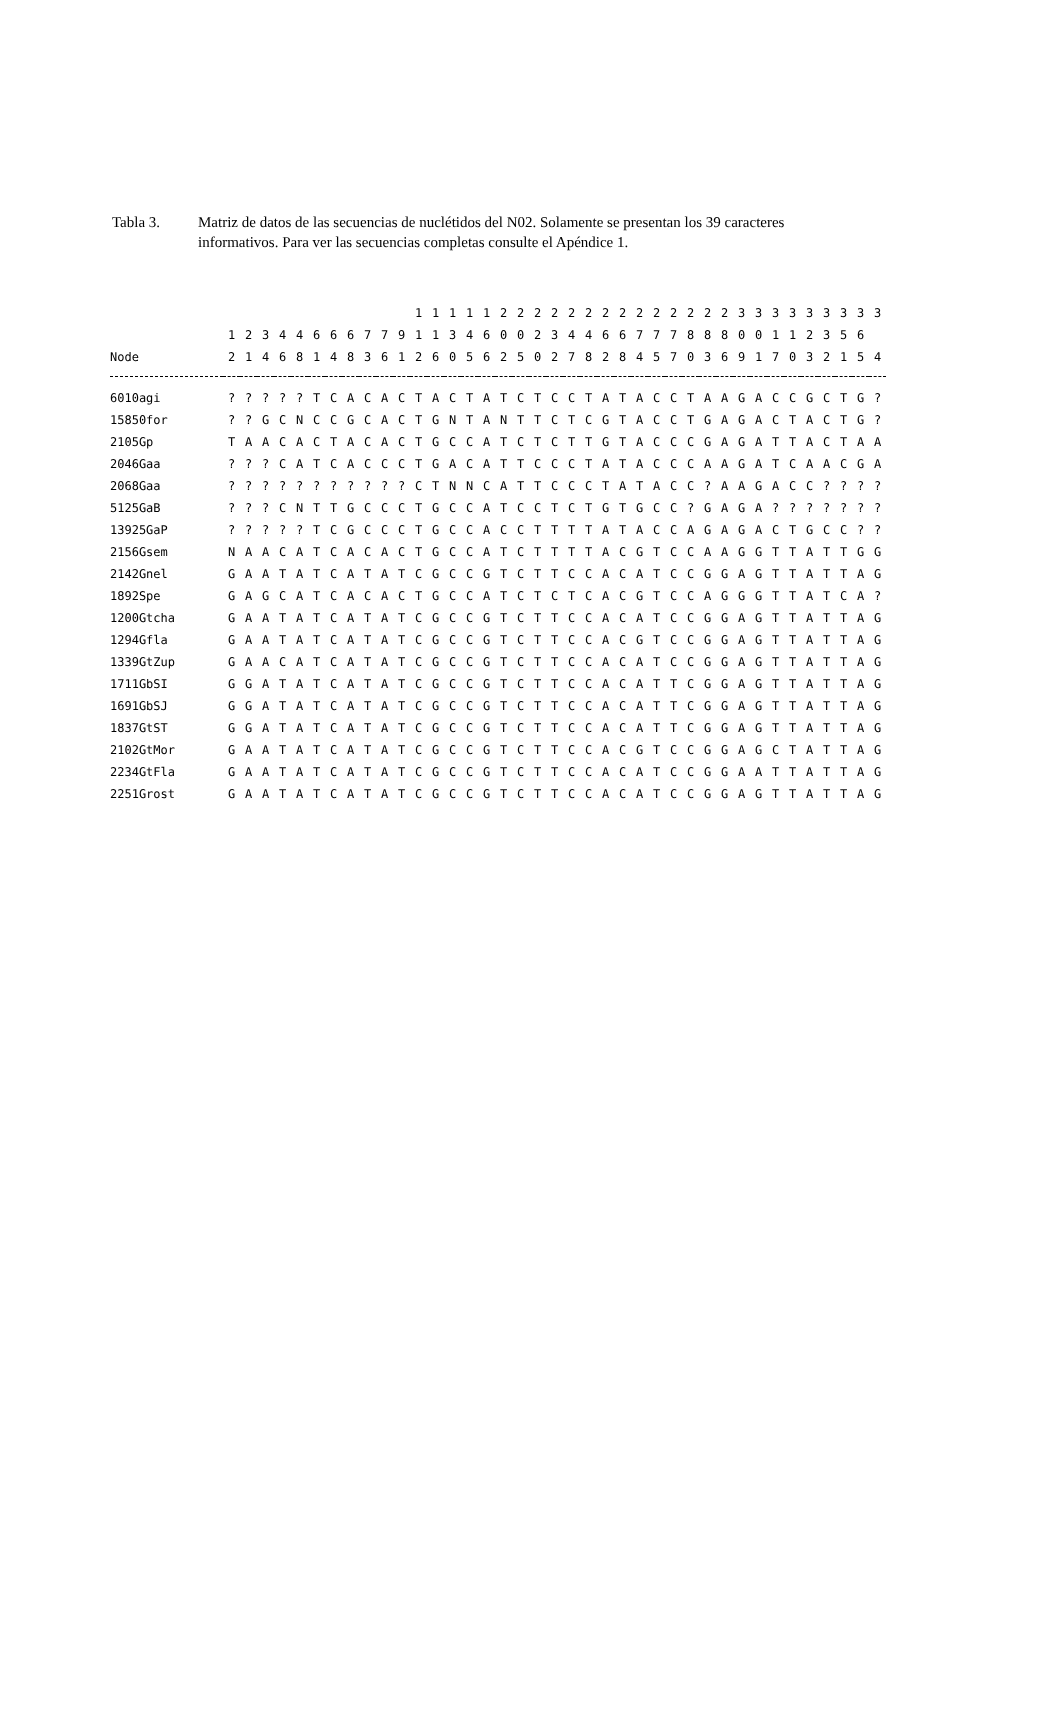Tabla 3. Matriz de datos de las secuencias de nuclétidos del N02. Solamente se presentan los 39 caracteres informativos. Para ver las secuencias completas consulte el Apéndice 1.
| | | | | | | | | | | | | 1 | 1 | 1 | 1 | 1 | 2 | 2 | 2 | 2 | 2 | 2 | 2 | 2 | 2 | 2 | 2 | 2 | 2 | 2 | 3 | 3 | 3 | 3 | 3 | 3 | 3 | 3 | 3 |
| --- | --- | --- | --- | --- | --- | --- | --- | --- | --- | --- | --- | --- | --- | --- | --- | --- | --- | --- | --- | --- | --- | --- | --- | --- | --- | --- | --- | --- | --- | --- | --- | --- | --- | --- | --- | --- | --- | --- | --- |
| | 1 | 2 | 3 | 4 | 4 | 6 | 6 | 6 | 7 | 7 | 9 | 1 | 1 | 3 | 4 | 6 | 0 | 0 | 2 | 3 | 4 | 4 | 6 | 6 | 7 | 7 | 7 | 8 | 8 | 8 | 0 | 0 | 1 | 1 | 2 | 3 | 5 | 6 | |
| Node | 2 | 1 | 4 | 6 | 8 | 1 | 4 | 8 | 3 | 6 | 1 | 2 | 6 | 0 | 5 | 6 | 2 | 5 | 0 | 2 | 7 | 8 | 2 | 8 | 4 | 5 | 7 | 0 | 3 | 6 | 9 | 1 | 7 | 0 | 3 | 2 | 1 | 5 | 4 |
| 6010agi | ? | ? | ? | ? | ? | T | C | A | C | A | C | T | A | C | T | A | T | C | T | C | C | T | A | T | A | C | C | T | A | A | G | A | C | C | G | C | T | G | ? |
| 15850for | ? | ? | G | C | N | C | C | G | C | A | C | T | G | N | T | A | N | T | T | C | T | C | G | T | A | C | C | T | G | A | G | A | C | T | A | C | T | G | ? |
| 2105Gp | T | A | A | C | A | C | T | A | C | A | C | T | G | C | C | A | T | C | T | C | T | T | G | T | A | C | C | C | G | A | G | A | T | T | A | C | T | A | A |
| 2046Gaa | ? | ? | ? | C | A | T | C | A | C | C | C | T | G | A | C | A | T | T | C | C | C | T | A | T | A | C | C | C | A | A | G | A | T | C | A | A | C | G | A |
| 2068Gaa | ? | ? | ? | ? | ? | ? | ? | ? | ? | ? | ? | C | T | N | N | C | A | T | T | C | C | C | T | A | T | A | C | C | ? | A | A | G | A | C | C | ? | ? | ? | ? |
| 5125GaB | ? | ? | ? | C | N | T | T | G | C | C | C | T | G | C | C | A | T | C | C | T | C | T | G | T | G | C | C | ? | G | A | G | A | ? | ? | ? | ? | ? | ? | ? |
| 13925GaP | ? | ? | ? | ? | ? | T | C | G | C | C | C | T | G | C | C | A | C | C | T | T | T | T | A | T | A | C | C | A | G | A | G | A | C | T | G | C | C | ? | ? |
| 2156Gsem | N | A | A | C | A | T | C | A | C | A | C | T | G | C | C | A | T | C | T | T | T | T | A | C | G | T | C | C | A | A | G | G | T | T | A | T | T | G | G |
| 2142Gnel | G | A | A | T | A | T | C | A | T | A | T | C | G | C | C | G | T | C | T | T | C | C | A | C | A | T | C | C | G | G | A | G | T | T | A | T | T | A | G |
| 1892Spe | G | A | G | C | A | T | C | A | C | A | C | T | G | C | C | A | T | C | T | C | T | C | A | C | G | T | C | C | A | G | G | G | T | T | A | T | C | A | ? |
| 1200Gtcha | G | A | A | T | A | T | C | A | T | A | T | C | G | C | C | G | T | C | T | T | C | C | A | C | A | T | C | C | G | G | A | G | T | T | A | T | T | A | G |
| 1294Gfla | G | A | A | T | A | T | C | A | T | A | T | C | G | C | C | G | T | C | T | T | C | C | A | C | G | T | C | C | G | G | A | G | T | T | A | T | T | A | G |
| 1339GtZup | G | A | A | C | A | T | C | A | T | A | T | C | G | C | C | G | T | C | T | T | C | C | A | C | A | T | C | C | G | G | A | G | T | T | A | T | T | A | G |
| 1711GbSI | G | G | A | T | A | T | C | A | T | A | T | C | G | C | C | G | T | C | T | T | C | C | A | C | A | T | T | C | G | G | A | G | T | T | A | T | T | A | G |
| 1691GbSJ | G | G | A | T | A | T | C | A | T | A | T | C | G | C | C | G | T | C | T | T | C | C | A | C | A | T | T | C | G | G | A | G | T | T | A | T | T | A | G |
| 1837GtST | G | G | A | T | A | T | C | A | T | A | T | C | G | C | C | G | T | C | T | T | C | C | A | C | A | T | T | C | G | G | A | G | T | T | A | T | T | A | G |
| 2102GtMor | G | A | A | T | A | T | C | A | T | A | T | C | G | C | C | G | T | C | T | T | C | C | A | C | G | T | C | C | G | G | A | G | C | T | A | T | T | A | G |
| 2234GtFla | G | A | A | T | A | T | C | A | T | A | T | C | G | C | C | G | T | C | T | T | C | C | A | C | A | T | C | C | G | G | A | A | T | T | A | T | T | A | G |
| 2251Grost | G | A | A | T | A | T | C | A | T | A | T | C | G | C | C | G | T | C | T | T | C | C | A | C | A | T | C | C | G | G | A | G | T | T | A | T | T | A | G |